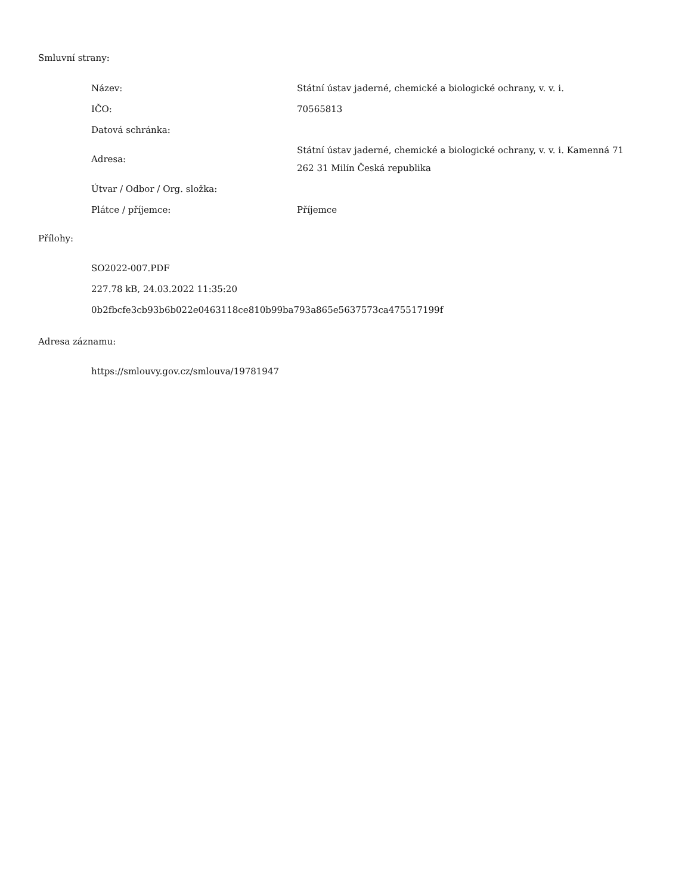Smluvní strany:
| Název: | Státní ústav jaderné, chemické a biologické ochrany, v. v. i. |
| IČO: | 70565813 |
| Datová schránka: | |
| Adresa: | Státní ústav jaderné, chemické a biologické ochrany, v. v. i. Kamenná 71 262 31 Milín Česká republika |
| Útvar / Odbor / Org. složka: | |
| Plátce / příjemce: | Příjemce |
Přílohy:
SO2022-007.PDF
227.78 kB, 24.03.2022 11:35:20
0b2fbcfe3cb93b6b022e0463118ce810b99ba793a865e5637573ca475517199f
Adresa záznamu:
https://smlouvy.gov.cz/smlouva/19781947